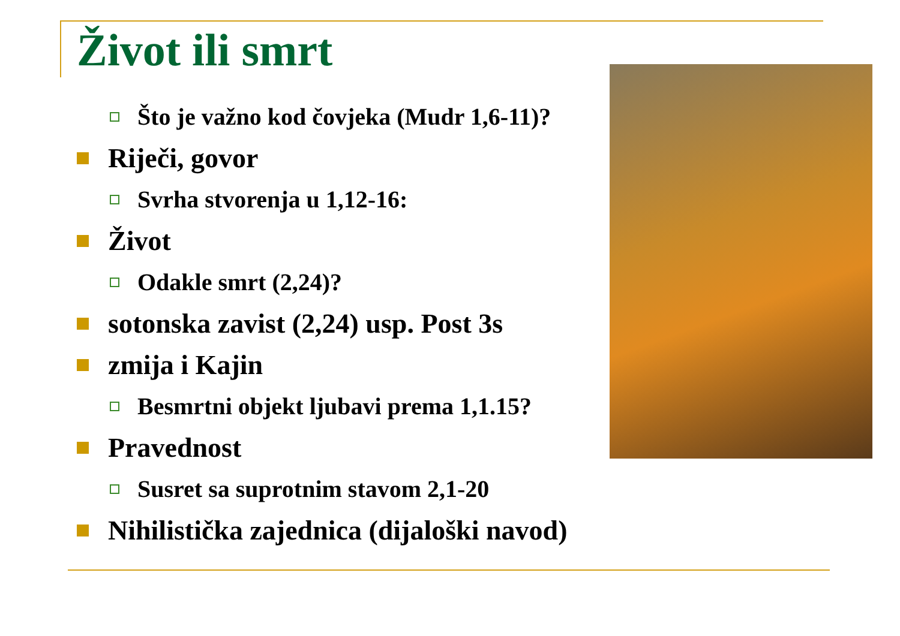Život ili smrt
Što je važno kod čovjeka (Mudr 1,6-11)?
Riječi, govor
Svrha stvorenja u 1,12-16:
Život
Odakle smrt (2,24)?
sotonska zavist (2,24) usp. Post 3s
zmija i Kajin
Besmrtni objekt ljubavi prema 1,1.15?
Pravednost
Susret sa suprotnim stavom 2,1-20
Nihilistička zajednica (dijaloški navod)